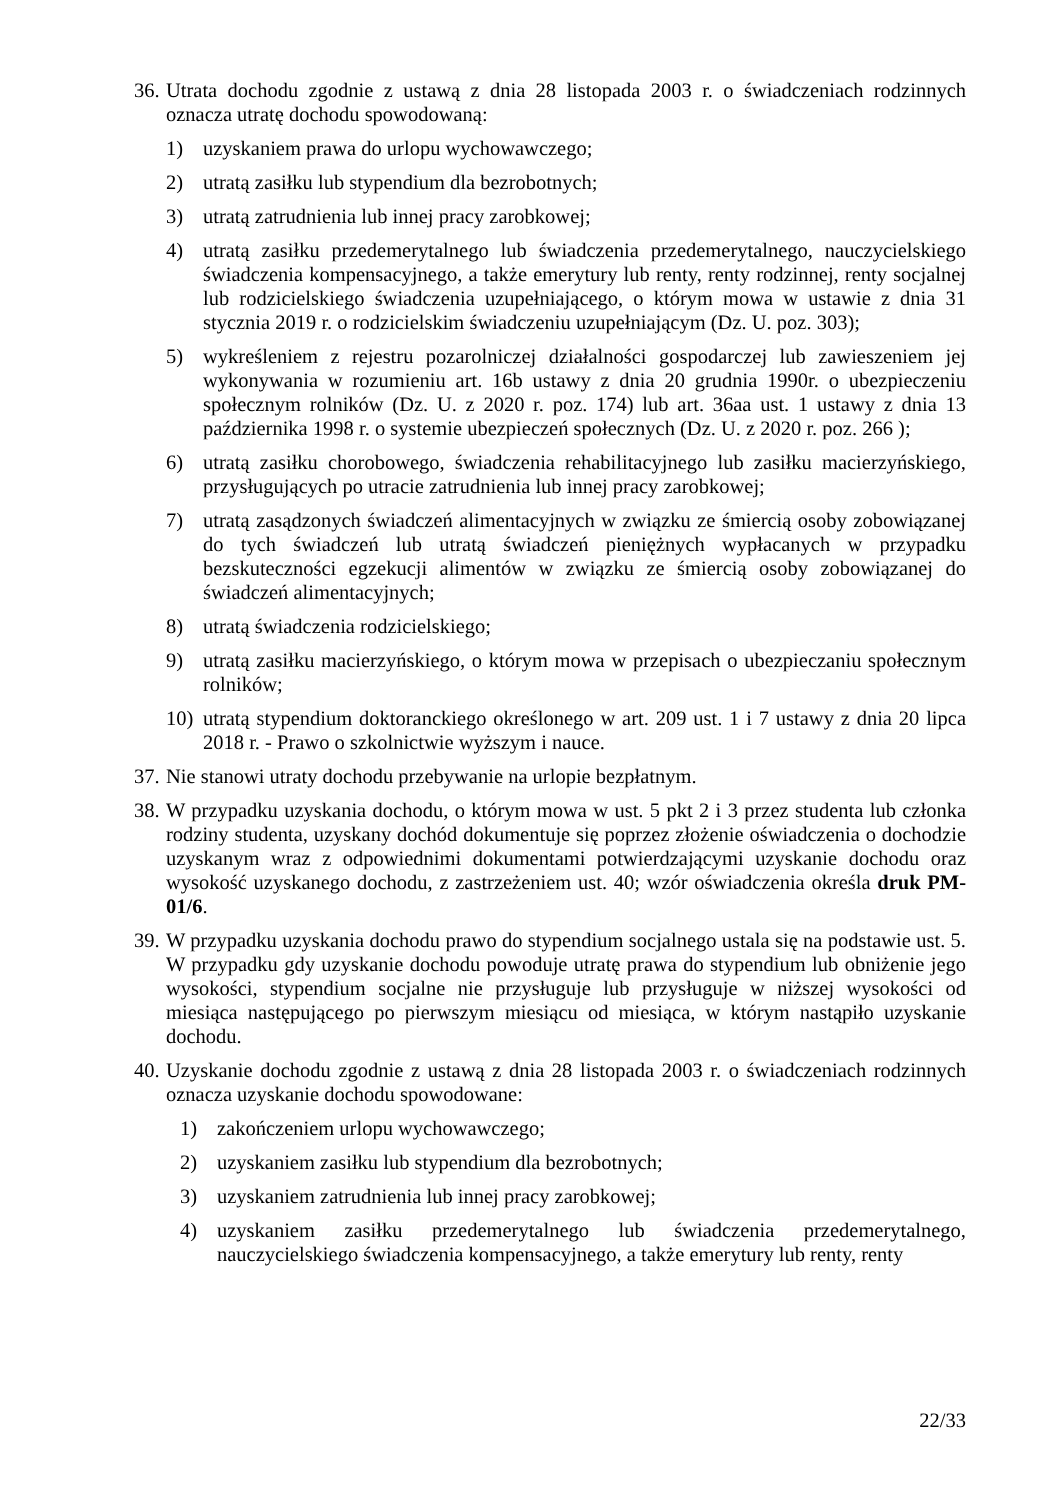36. Utrata dochodu zgodnie z ustawą z dnia 28 listopada 2003 r. o świadczeniach rodzinnych oznacza utratę dochodu spowodowaną:
1) uzyskaniem prawa do urlopu wychowawczego;
2) utratą zasiłku lub stypendium dla bezrobotnych;
3) utratą zatrudnienia lub innej pracy zarobkowej;
4) utratą zasiłku przedemerytalnego lub świadczenia przedemerytalnego, nauczycielskiego świadczenia kompensacyjnego, a także emerytury lub renty, renty rodzinnej, renty socjalnej lub rodzicielskiego świadczenia uzupełniającego, o którym mowa w ustawie z dnia 31 stycznia 2019 r. o rodzicielskim świadczeniu uzupełniającym (Dz. U. poz. 303);
5) wykreśleniem z rejestru pozarolniczej działalności gospodarczej lub zawieszeniem jej wykonywania w rozumieniu art. 16b ustawy z dnia 20 grudnia 1990r. o ubezpieczeniu społecznym rolników (Dz. U. z 2020 r. poz. 174) lub art. 36aa ust. 1 ustawy z dnia 13 października 1998 r. o systemie ubezpieczeń społecznych (Dz. U. z 2020 r. poz. 266 );
6) utratą zasiłku chorobowego, świadczenia rehabilitacyjnego lub zasiłku macierzyńskiego, przysługujących po utracie zatrudnienia lub innej pracy zarobkowej;
7) utratą zasądzonych świadczeń alimentacyjnych w związku ze śmiercią osoby zobowiązanej do tych świadczeń lub utratą świadczeń pieniężnych wypłacanych w przypadku bezskuteczności egzekucji alimentów w związku ze śmiercią osoby zobowiązanej do świadczeń alimentacyjnych;
8) utratą świadczenia rodzicielskiego;
9) utratą zasiłku macierzyńskiego, o którym mowa w przepisach o ubezpieczaniu społecznym rolników;
10) utratą stypendium doktoranckiego określonego w art. 209 ust. 1 i 7 ustawy z dnia 20 lipca 2018 r. - Prawo o szkolnictwie wyższym i nauce.
37. Nie stanowi utraty dochodu przebywanie na urlopie bezpłatnym.
38. W przypadku uzyskania dochodu, o którym mowa w ust. 5 pkt 2 i 3 przez studenta lub członka rodziny studenta, uzyskany dochód dokumentuje się poprzez złożenie oświadczenia o dochodzie uzyskanym wraz z odpowiednimi dokumentami potwierdzającymi uzyskanie dochodu oraz wysokość uzyskanego dochodu, z zastrzeżeniem ust. 40; wzór oświadczenia określa druk PM-01/6.
39. W przypadku uzyskania dochodu prawo do stypendium socjalnego ustala się na podstawie ust. 5. W przypadku gdy uzyskanie dochodu powoduje utratę prawa do stypendium lub obniżenie jego wysokości, stypendium socjalne nie przysługuje lub przysługuje w niższej wysokości od miesiąca następującego po pierwszym miesiącu od miesiąca, w którym nastąpiło uzyskanie dochodu.
40. Uzyskanie dochodu zgodnie z ustawą z dnia 28 listopada 2003 r. o świadczeniach rodzinnych oznacza uzyskanie dochodu spowodowane:
1) zakończeniem urlopu wychowawczego;
2) uzyskaniem zasiłku lub stypendium dla bezrobotnych;
3) uzyskaniem zatrudnienia lub innej pracy zarobkowej;
4) uzyskaniem zasiłku przedemerytalnego lub świadczenia przedemerytalnego, nauczycielskiego świadczenia kompensacyjnego, a także emerytury lub renty, renty
22/33